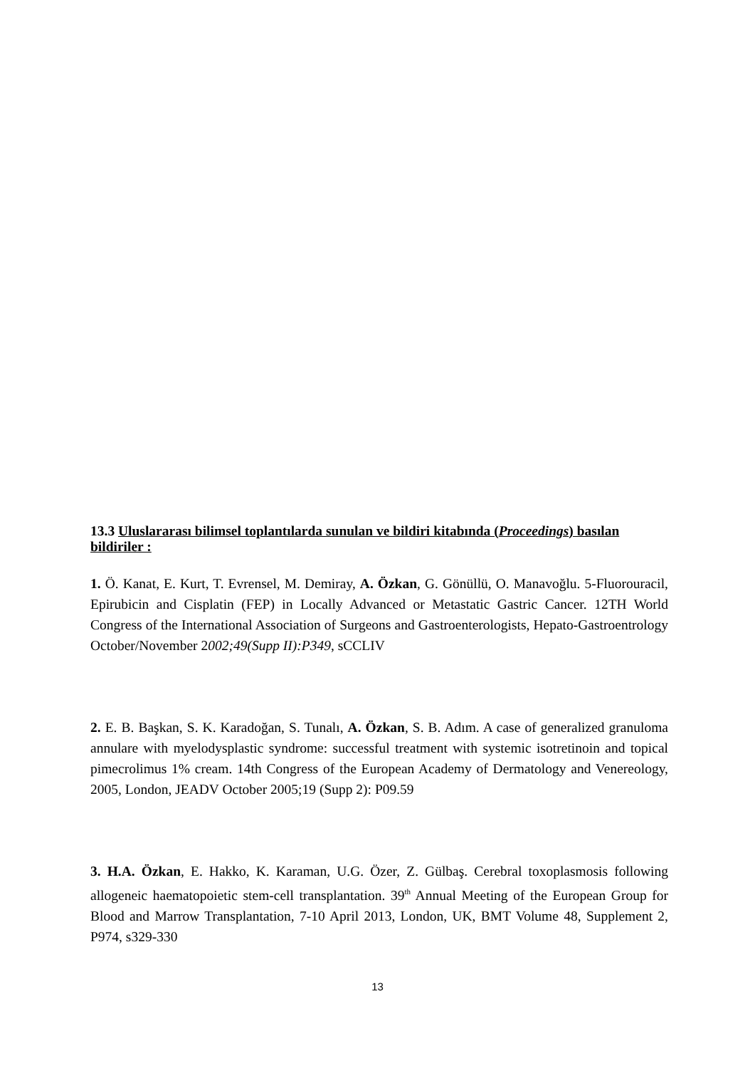13.3 Uluslararası bilimsel toplantılarda sunulan ve bildiri kitabında (Proceedings) basılan bildiriler :
1. Ö. Kanat, E. Kurt, T. Evrensel, M. Demiray, A. Özkan, G. Gönüllü, O. Manavoğlu. 5-Fluorouracil, Epirubicin and Cisplatin (FEP) in Locally Advanced or Metastatic Gastric Cancer. 12TH World Congress of the International Association of Surgeons and Gastroenterologists, Hepato-Gastroentrology October/November 2002;49(Supp II):P349, sCCLIV
2. E. B. Başkan, S. K. Karadoğan, S. Tunalı, A. Özkan, S. B. Adım. A case of generalized granuloma annulare with myelodysplastic syndrome: successful treatment with systemic isotretinoin and topical pimecrolimus 1% cream. 14th Congress of the European Academy of Dermatology and Venereology, 2005, London, JEADV October 2005;19 (Supp 2): P09.59
3. H.A. Özkan, E. Hakko, K. Karaman, U.G. Özer, Z. Gülbaş. Cerebral toxoplasmosis following allogeneic haematopoietic stem-cell transplantation. 39<sup>th</sup> Annual Meeting of the European Group for Blood and Marrow Transplantation, 7-10 April 2013, London, UK, BMT Volume 48, Supplement 2, P974, s329-330
13